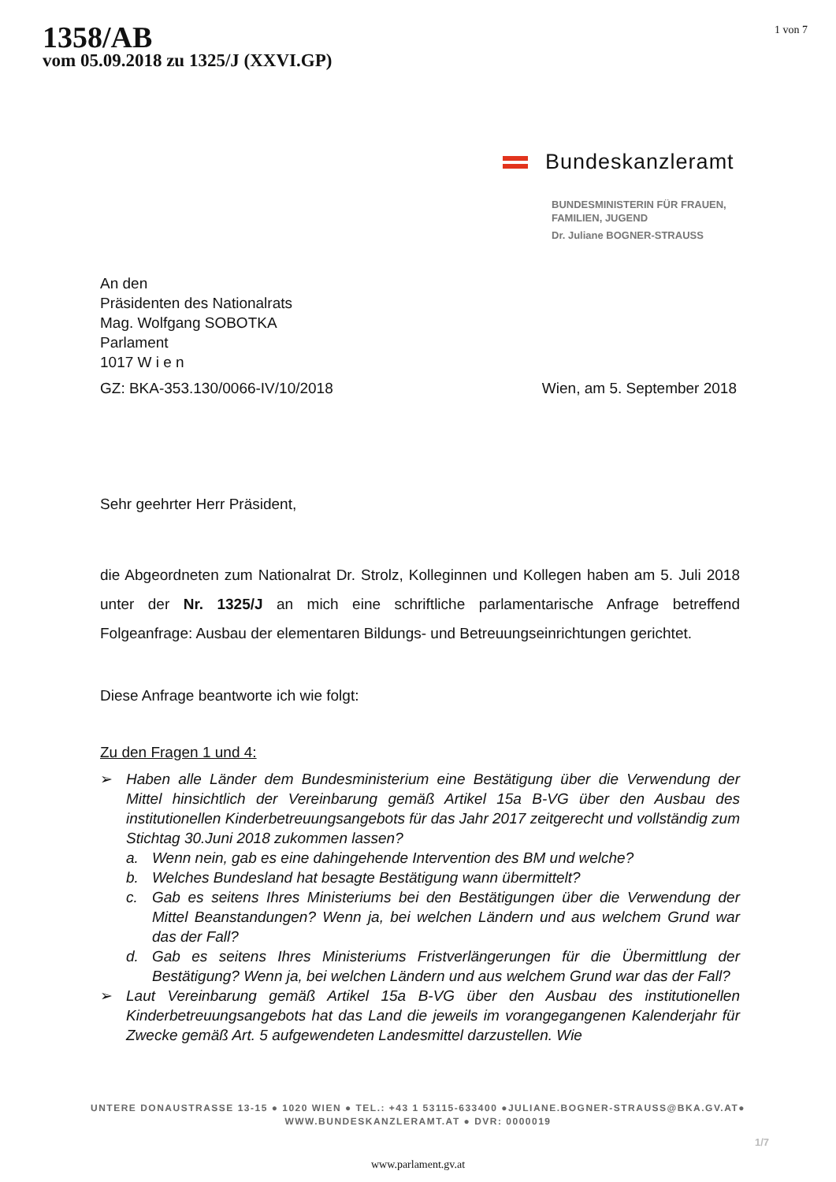1358/AB
vom 05.09.2018 zu 1325/J (XXVI.GP)
1 von 7
Bundeskanzleramt
BUNDESMINISTERIN FÜR FRAUEN,
FAMILIEN, JUGEND
Dr. Juliane BOGNER-STRAUSS
An den
Präsidenten des Nationalrats
Mag. Wolfgang SOBOTKA
Parlament
1017 W i e n
GZ: BKA-353.130/0066-IV/10/2018 Wien, am 5. September 2018
Sehr geehrter Herr Präsident,
die Abgeordneten zum Nationalrat Dr. Strolz, Kolleginnen und Kollegen haben am 5. Juli 2018 unter der Nr. 1325/J an mich eine schriftliche parlamentarische Anfrage betreffend Folgeanfrage: Ausbau der elementaren Bildungs- und Betreuungseinrichtungen gerichtet.
Diese Anfrage beantworte ich wie folgt:
Zu den Fragen 1 und 4:
➢ Haben alle Länder dem Bundesministerium eine Bestätigung über die Verwendung der Mittel hinsichtlich der Vereinbarung gemäß Artikel 15a B-VG über den Ausbau des institutionellen Kinderbetreuungsangebots für das Jahr 2017 zeitgerecht und vollständig zum Stichtag 30.Juni 2018 zukommen lassen?
a. Wenn nein, gab es eine dahingehende Intervention des BM und welche?
b. Welches Bundesland hat besagte Bestätigung wann übermittelt?
c. Gab es seitens Ihres Ministeriums bei den Bestätigungen über die Verwendung der Mittel Beanstandungen? Wenn ja, bei welchen Ländern und aus welchem Grund war das der Fall?
d. Gab es seitens Ihres Ministeriums Fristverlängerungen für die Übermittlung der Bestätigung? Wenn ja, bei welchen Ländern und aus welchem Grund war das der Fall?
➢ Laut Vereinbarung gemäß Artikel 15a B-VG über den Ausbau des institutionellen Kinderbetreuungsangebots hat das Land die jeweils im vorangegangenen Kalenderjahr für Zwecke gemäß Art. 5 aufgewendeten Landesmittel darzustellen. Wie
UNTERE DONAUSTRASSE 13-15 ● 1020 WIEN ● TEL.: +43 1 53115-633400 ●JULIANE.BOGNER-STRAUSS@BKA.GV.AT●
WWW.BUNDESKANZLERAMT.AT ● DVR: 0000019
1/7
www.parlament.gv.at